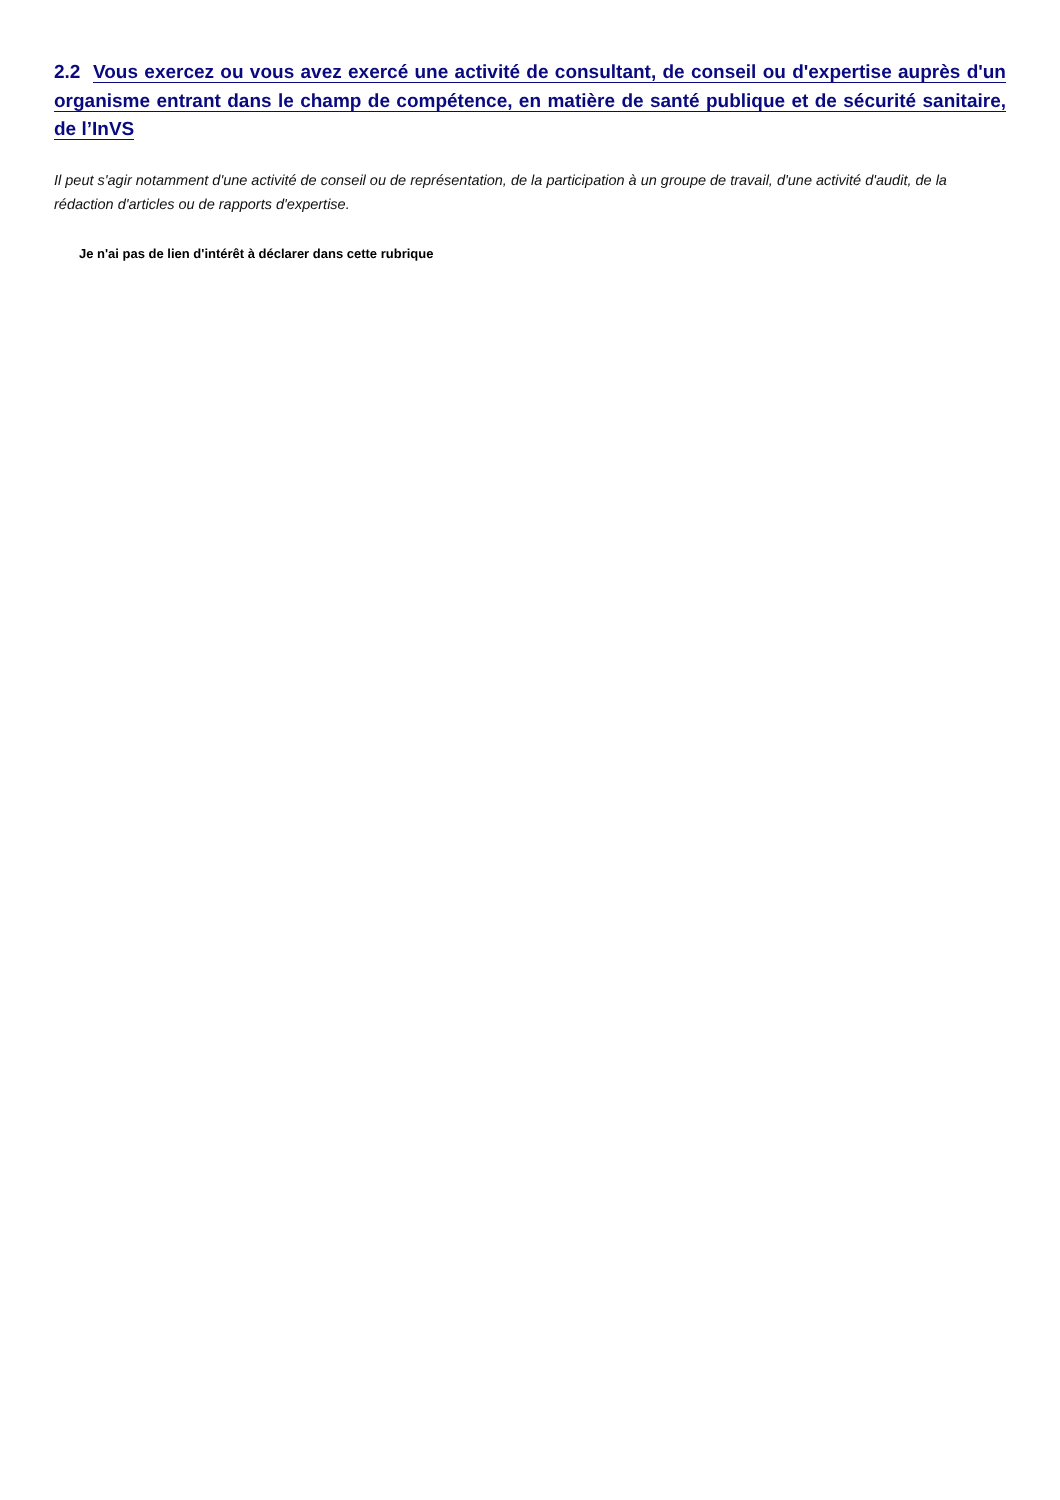2.2 Vous exercez ou vous avez exercé une activité de consultant, de conseil ou d'expertise auprès d'un organisme entrant dans le champ de compétence, en matière de santé publique et de sécurité sanitaire, de l’InVS
Il peut s'agir notamment d'une activité de conseil ou de représentation, de la participation à un groupe de travail, d'une activité d'audit, de la rédaction d'articles ou de rapports d'expertise.
Je n'ai pas de lien d'intérêt à déclarer dans cette rubrique